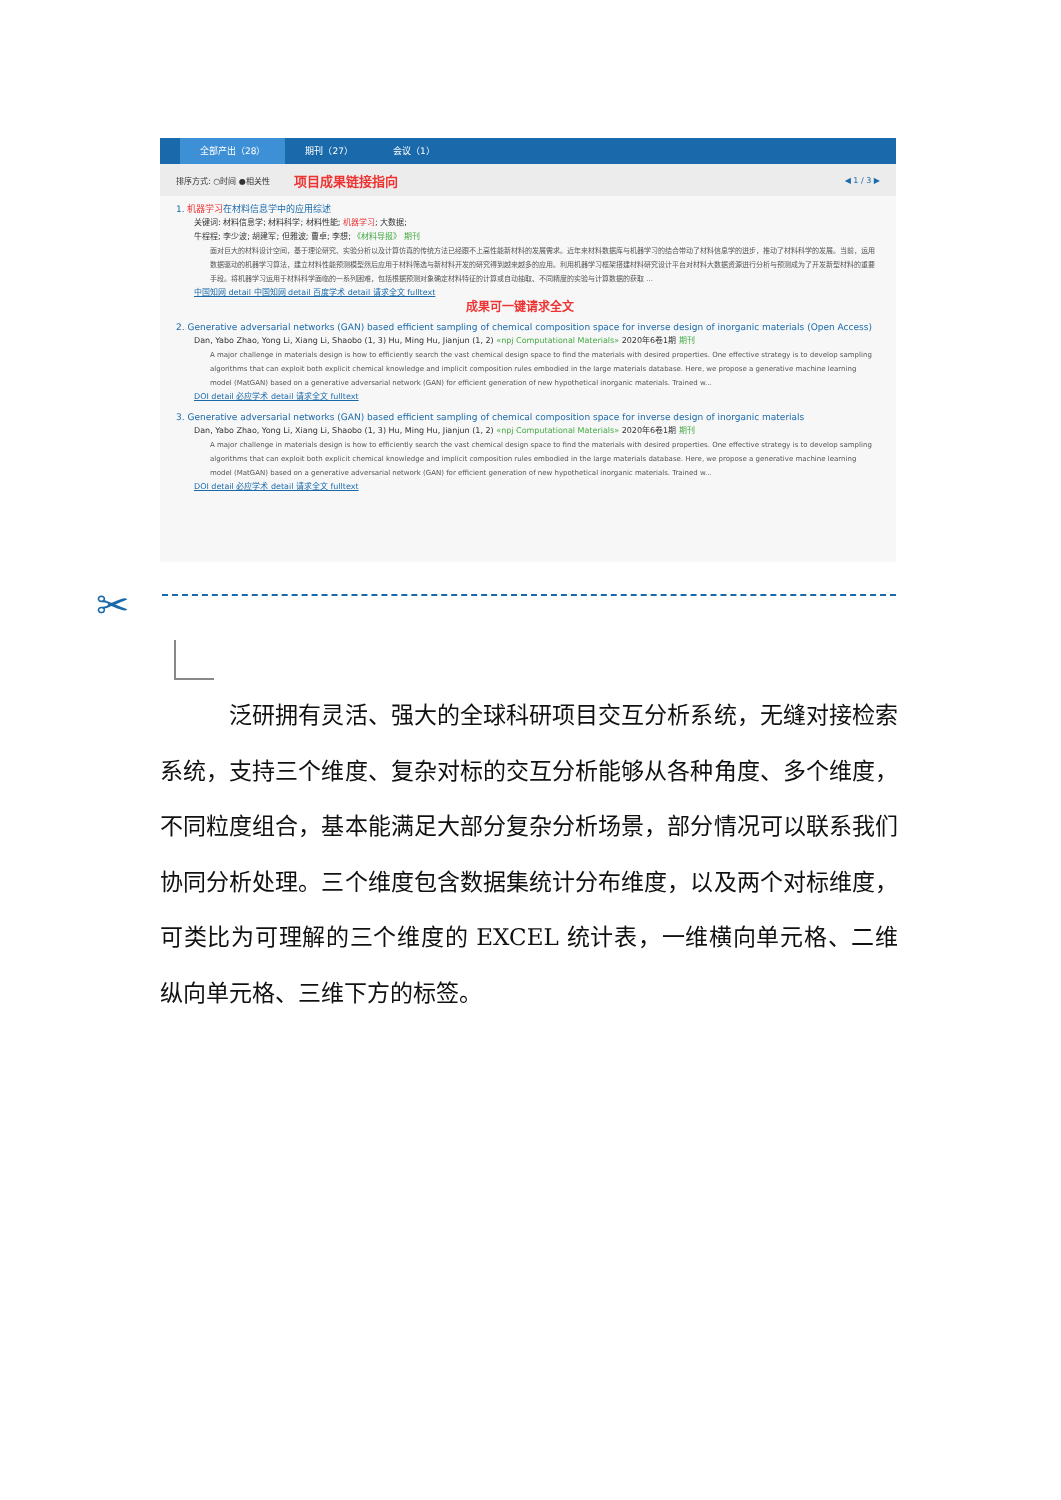全部产出（28） 期刊（27） 会议（1）
排序方式: ○时间 ●相关性 项目成果链接指向 ◀ 1 / 3 ▶
1. 机器学习在材料信息学中的应用综述
关键词: 材料信息学; 材料科学; 材料性能; 机器学习; 大数据;
牛程程; 李少波; 胡建军; 但雅波; 曹卓; 李想; 《材料导报》 期刊
面对巨大的材料设计空间，基于理论研究、实验分析以及计算仿真的传统方法已经跟不上高性能新材料的发展需求。近年来材料数据库与机器学习的结合带动了材料信息学的进步，推动了材料科学的发展。当前，运用数据驱动的机器学习算法，建立材料性能预测模型然后应用于材料筛选与新材料开发的研究得到越来越多的应用。利用机器学习框架搭建材料研究设计平台对材料大数据资源进行分析与预测成为了开发新型材料的重要手段。将机器学习运用于材料科学面临的一系列困难，包括根据预测对象确定材料特征的计算或自动抽取、不同精度的实验与计算数据的获取 ...
中国知网 detail 中国知网 detail 百度学术 detail 请求全文 fulltext
成果可一键请求全文
2. Generative adversarial networks (GAN) based efficient sampling of chemical composition space for inverse design of inorganic materials (Open Access)
Dan, Yabo Zhao, Yong Li, Xiang Li, Shaobo (1, 3) Hu, Ming Hu, Jianjun (1, 2) «npj Computational Materials» 2020年6卷1期 期刊
A major challenge in materials design is how to efficiently search the vast chemical design space to find the materials with desired properties. One effective strategy is to develop sampling algorithms that can exploit both explicit chemical knowledge and implicit composition rules embodied in the large materials database. Here, we propose a generative machine learning model (MatGAN) based on a generative adversarial network (GAN) for efficient generation of new hypothetical inorganic materials. Trained w...
DOI detail 必应学术 detail 请求全文 fulltext
3. Generative adversarial networks (GAN) based efficient sampling of chemical composition space for inverse design of inorganic materials
Dan, Yabo Zhao, Yong Li, Xiang Li, Shaobo (1, 3) Hu, Ming Hu, Jianjun (1, 2) «npj Computational Materials» 2020年6卷1期 期刊
A major challenge in materials design is how to efficiently search the vast chemical design space to find the materials with desired properties. One effective strategy is to develop sampling algorithms that can exploit both explicit chemical knowledge and implicit composition rules embodied in the large materials database. Here, we propose a generative machine learning model (MatGAN) based on a generative adversarial network (GAN) for efficient generation of new hypothetical inorganic materials. Trained w...
DOI detail 必应学术 detail 请求全文 fulltext
✂
　　　泛研拥有灵活、强大的全球科研项目交互分析系统，无缝对接检索系统，支持三个维度、复杂对标的交互分析能够从各种角度、多个维度，不同粒度组合，基本能满足大部分复杂分析场景，部分情况可以联系我们协同分析处理。三个维度包含数据集统计分布维度，以及两个对标维度，可类比为可理解的三个维度的 EXCEL 统计表，一维横向单元格、二维纵向单元格、三维下方的标签。